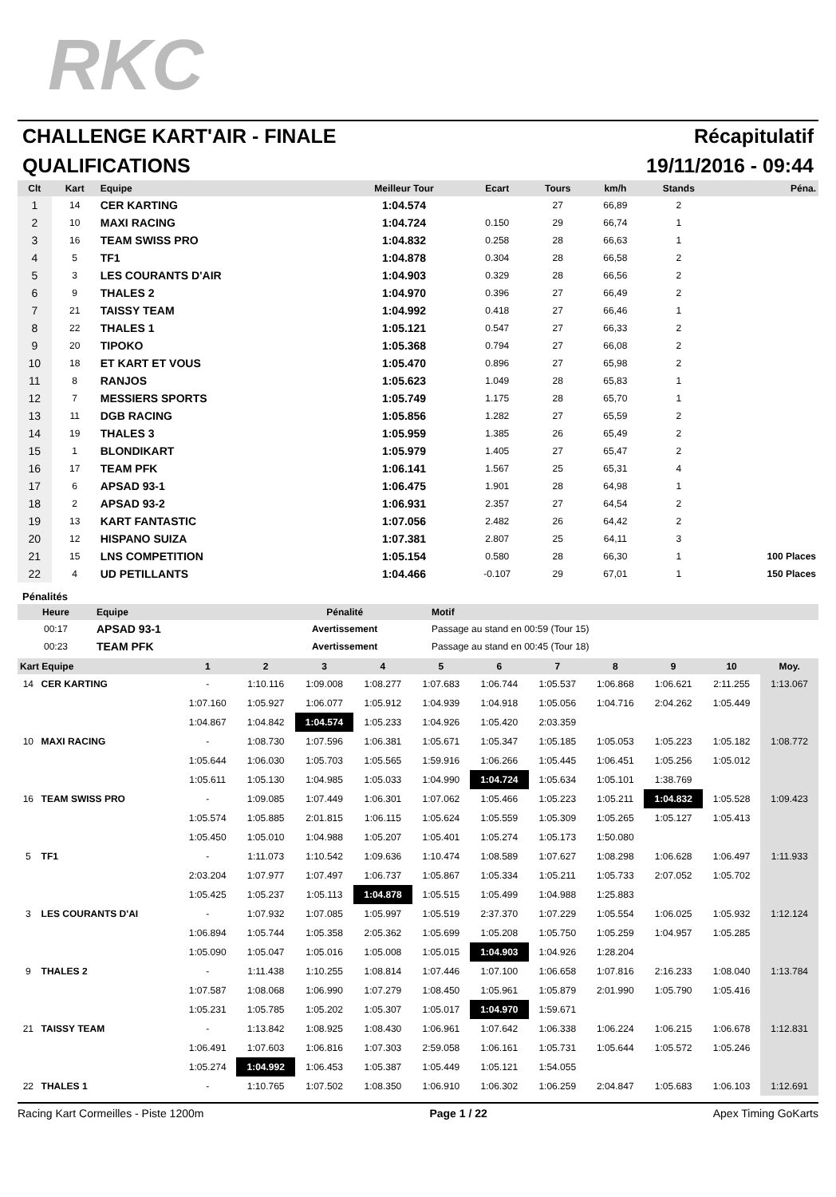RKC
CHALLENGE KART'AIR - FINALE Récapitulatif
QUALIFICATIONS 19/11/2016 - 09:44
| Clt | Kart | Equipe | Meilleur Tour | Ecart | Tours | km/h | Stands | Péna. |
| --- | --- | --- | --- | --- | --- | --- | --- | --- |
| 1 | 14 | CER KARTING | 1:04.574 | | 27 | 66,89 | 2 | |
| 2 | 10 | MAXI RACING | 1:04.724 | 0.150 | 29 | 66,74 | 1 | |
| 3 | 16 | TEAM SWISS PRO | 1:04.832 | 0.258 | 28 | 66,63 | 1 | |
| 4 | 5 | TF1 | 1:04.878 | 0.304 | 28 | 66,58 | 2 | |
| 5 | 3 | LES COURANTS D'AIR | 1:04.903 | 0.329 | 28 | 66,56 | 2 | |
| 6 | 9 | THALES 2 | 1:04.970 | 0.396 | 27 | 66,49 | 2 | |
| 7 | 21 | TAISSY TEAM | 1:04.992 | 0.418 | 27 | 66,46 | 1 | |
| 8 | 22 | THALES 1 | 1:05.121 | 0.547 | 27 | 66,33 | 2 | |
| 9 | 20 | TIPOKO | 1:05.368 | 0.794 | 27 | 66,08 | 2 | |
| 10 | 18 | ET KART ET VOUS | 1:05.470 | 0.896 | 27 | 65,98 | 2 | |
| 11 | 8 | RANJOS | 1:05.623 | 1.049 | 28 | 65,83 | 1 | |
| 12 | 7 | MESSIERS SPORTS | 1:05.749 | 1.175 | 28 | 65,70 | 1 | |
| 13 | 11 | DGB RACING | 1:05.856 | 1.282 | 27 | 65,59 | 2 | |
| 14 | 19 | THALES 3 | 1:05.959 | 1.385 | 26 | 65,49 | 2 | |
| 15 | 1 | BLONDIKART | 1:05.979 | 1.405 | 27 | 65,47 | 2 | |
| 16 | 17 | TEAM PFK | 1:06.141 | 1.567 | 25 | 65,31 | 4 | |
| 17 | 6 | APSAD 93-1 | 1:06.475 | 1.901 | 28 | 64,98 | 1 | |
| 18 | 2 | APSAD 93-2 | 1:06.931 | 2.357 | 27 | 64,54 | 2 | |
| 19 | 13 | KART FANTASTIC | 1:07.056 | 2.482 | 26 | 64,42 | 2 | |
| 20 | 12 | HISPANO SUIZA | 1:07.381 | 2.807 | 25 | 64,11 | 3 | |
| 21 | 15 | LNS COMPETITION | 1:05.154 | 0.580 | 28 | 66,30 | 1 | 100 Places |
| 22 | 4 | UD PETILLANTS | 1:04.466 | -0.107 | 29 | 67,01 | 1 | 150 Places |
Pénalités
| Heure | Equipe | Pénalité | Motif |
| --- | --- | --- | --- |
| 00:17 | APSAD 93-1 | Avertissement | Passage au stand en 00:59 (Tour 15) |
| 00:23 | TEAM PFK | Avertissement | Passage au stand en 00:45 (Tour 18) |
| Kart Equipe | | 1 | 2 | 3 | 4 | 5 | 6 | 7 | 8 | 9 | 10 | Moy. |
| --- | --- | --- | --- | --- | --- | --- | --- | --- | --- | --- | --- | --- |
| 14 | CER KARTING | - | 1:10.116 | 1:09.008 | 1:08.277 | 1:07.683 | 1:06.744 | 1:05.537 | 1:06.868 | 1:06.621 | 2:11.255 | 1:13.067 |
| | | 1:07.160 | 1:05.927 | 1:06.077 | 1:05.912 | 1:04.939 | 1:04.918 | 1:05.056 | 1:04.716 | 2:04.262 | 1:05.449 | |
| | | 1:04.867 | 1:04.842 | 1:04.574 | 1:05.233 | 1:04.926 | 1:05.420 | 2:03.359 | | | | |
| 10 | MAXI RACING | - | 1:08.730 | 1:07.596 | 1:06.381 | 1:05.671 | 1:05.347 | 1:05.185 | 1:05.053 | 1:05.223 | 1:05.182 | 1:08.772 |
| | | 1:05.644 | 1:06.030 | 1:05.703 | 1:05.565 | 1:59.916 | 1:06.266 | 1:05.445 | 1:06.451 | 1:05.256 | 1:05.012 | |
| | | 1:05.611 | 1:05.130 | 1:04.985 | 1:05.033 | 1:04.990 | 1:04.724 | 1:05.634 | 1:05.101 | 1:38.769 | | |
| 16 | TEAM SWISS PRO | - | 1:09.085 | 1:07.449 | 1:06.301 | 1:07.062 | 1:05.466 | 1:05.223 | 1:05.211 | 1:04.832 | 1:05.528 | 1:09.423 |
| | | 1:05.574 | 1:05.885 | 2:01.815 | 1:06.115 | 1:05.624 | 1:05.559 | 1:05.309 | 1:05.265 | 1:05.127 | 1:05.413 | |
| | | 1:05.450 | 1:05.010 | 1:04.988 | 1:05.207 | 1:05.401 | 1:05.274 | 1:05.173 | 1:50.080 | | | |
| 5 | TF1 | - | 1:11.073 | 1:10.542 | 1:09.636 | 1:10.474 | 1:08.589 | 1:07.627 | 1:08.298 | 1:06.628 | 1:06.497 | 1:11.933 |
| | | 2:03.204 | 1:07.977 | 1:07.497 | 1:06.737 | 1:05.867 | 1:05.334 | 1:05.211 | 1:05.733 | 2:07.052 | 1:05.702 | |
| | | 1:05.425 | 1:05.237 | 1:05.113 | 1:04.878 | 1:05.515 | 1:05.499 | 1:04.988 | 1:25.883 | | | |
| 3 | LES COURANTS D'AI | - | 1:07.932 | 1:07.085 | 1:05.997 | 1:05.519 | 2:37.370 | 1:07.229 | 1:05.554 | 1:06.025 | 1:05.932 | 1:12.124 |
| | | 1:06.894 | 1:05.744 | 1:05.358 | 2:05.362 | 1:05.699 | 1:05.208 | 1:05.750 | 1:05.259 | 1:04.957 | 1:05.285 | |
| | | 1:05.090 | 1:05.047 | 1:05.016 | 1:05.008 | 1:05.015 | 1:04.903 | 1:04.926 | 1:28.204 | | | |
| 9 | THALES 2 | - | 1:11.438 | 1:10.255 | 1:08.814 | 1:07.446 | 1:07.100 | 1:06.658 | 1:07.816 | 2:16.233 | 1:08.040 | 1:13.784 |
| | | 1:07.587 | 1:08.068 | 1:06.990 | 1:07.279 | 1:08.450 | 1:05.961 | 1:05.879 | 2:01.990 | 1:05.790 | 1:05.416 | |
| | | 1:05.231 | 1:05.785 | 1:05.202 | 1:05.307 | 1:05.017 | 1:04.970 | 1:59.671 | | | | |
| 21 | TAISSY TEAM | - | 1:13.842 | 1:08.925 | 1:08.430 | 1:06.961 | 1:07.642 | 1:06.338 | 1:06.224 | 1:06.215 | 1:06.678 | 1:12.831 |
| | | 1:06.491 | 1:07.603 | 1:06.816 | 1:07.303 | 2:59.058 | 1:06.161 | 1:05.731 | 1:05.644 | 1:05.572 | 1:05.246 | |
| | | 1:05.274 | 1:04.992 | 1:06.453 | 1:05.387 | 1:05.449 | 1:05.121 | 1:54.055 | | | | |
| 22 | THALES 1 | - | 1:10.765 | 1:07.502 | 1:08.350 | 1:06.910 | 1:06.302 | 1:06.259 | 2:04.847 | 1:05.683 | 1:06.103 | 1:12.691 |
Racing Kart Cormeilles - Piste 1200m Page 1 / 22 Apex Timing GoKarts